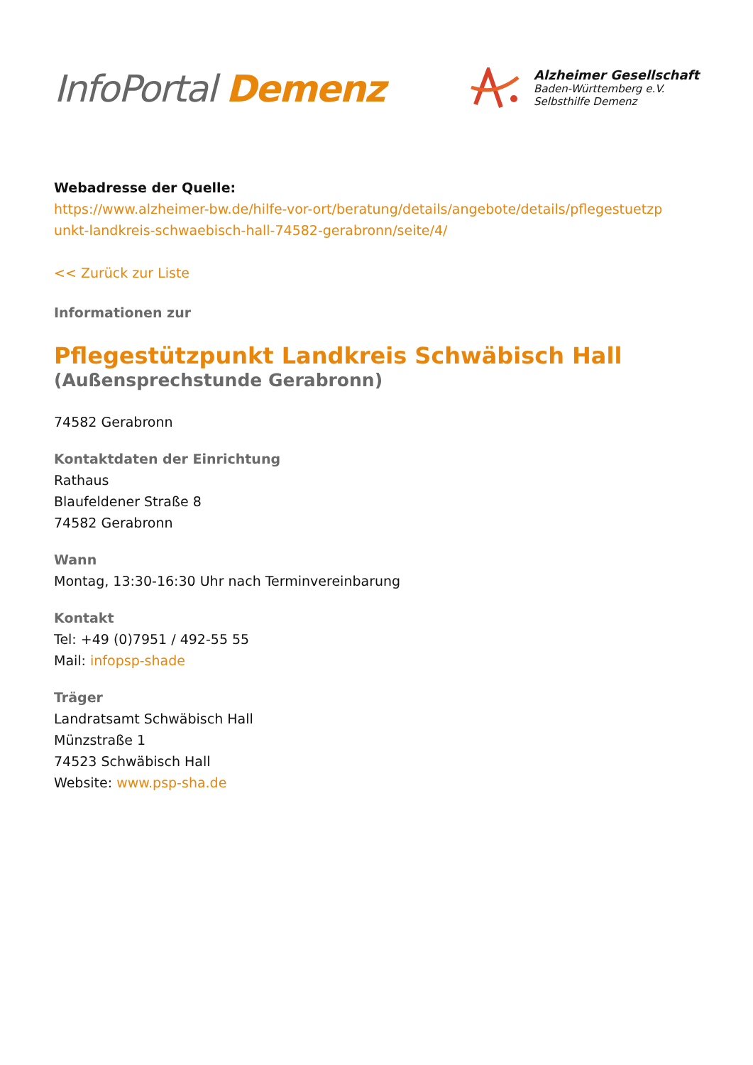InfoPortal Demenz
Alzheimer Gesellschaft
Baden-Württemberg e.V.
Selbsthilfe Demenz
Webadresse der Quelle:
https://www.alzheimer-bw.de/hilfe-vor-ort/beratung/details/angebote/details/pflegestuetzp unkt-landkreis-schwaebisch-hall-74582-gerabronn/seite/4/
<< Zurück zur Liste
Informationen zur
Pflegestützpunkt Landkreis Schwäbisch Hall
(Außensprechstunde Gerabronn)
74582 Gerabronn
Kontaktdaten der Einrichtung
Rathaus
Blaufeldener Straße 8
74582 Gerabronn
Wann
Montag, 13:30-16:30 Uhr nach Terminvereinbarung
Kontakt
Tel: +49 (0)7951 / 492-55 55
Mail: infopsp-shade
Träger
Landratsamt Schwäbisch Hall
Münzstraße 1
74523 Schwäbisch Hall
Website: www.psp-sha.de